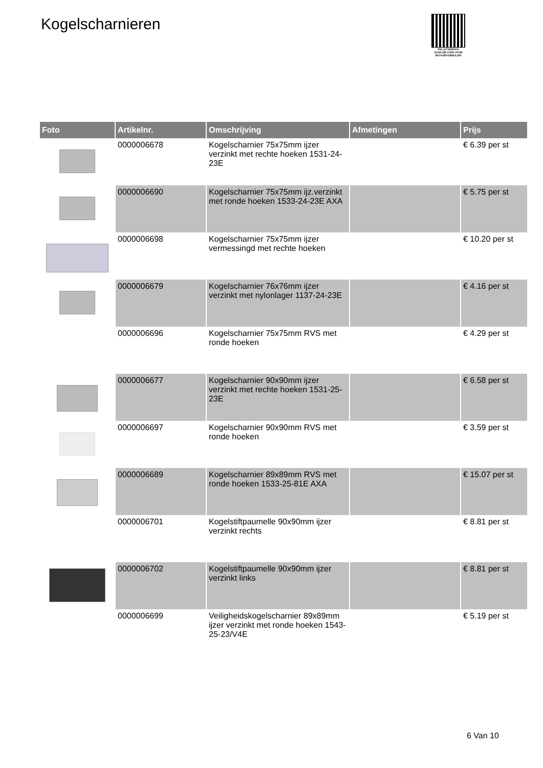Kogelscharnieren
PALLETSERVICE
SCAN QR-CODE VOOR
RETOURFORMULIER
| Foto | Artikelnr. | Omschrijving | Afmetingen | Prijs |
| --- | --- | --- | --- | --- |
| | 0000006678 | Kogelscharnier 75x75mm ijzer verzinkt met rechte hoeken 1531-24-23E | | € 6.39 per st |
| | 0000006690 | Kogelscharnier 75x75mm ijz.verzinkt met ronde hoeken 1533-24-23E AXA | | € 5.75 per st |
| | 0000006698 | Kogelscharnier 75x75mm ijzer vermessingd met rechte hoeken | | € 10.20 per st |
| | 0000006679 | Kogelscharnier 76x76mm ijzer verzinkt met nylonlager 1137-24-23E | | € 4.16 per st |
| | 0000006696 | Kogelscharnier 75x75mm RVS met ronde hoeken | | € 4.29 per st |
| | 0000006677 | Kogelscharnier 90x90mm ijzer verzinkt met rechte hoeken 1531-25-23E | | € 6.58 per st |
| | 0000006697 | Kogelscharnier 90x90mm RVS met ronde hoeken | | € 3.59 per st |
| | 0000006689 | Kogelscharnier 89x89mm RVS met ronde hoeken 1533-25-81E AXA | | € 15.07 per st |
| | 0000006701 | Kogelstiftpaumelle 90x90mm ijzer verzinkt rechts | | € 8.81 per st |
| | 0000006702 | Kogelstiftpaumelle 90x90mm ijzer verzinkt links | | € 8.81 per st |
| | 0000006699 | Veiligheidskogelscharnier 89x89mm ijzer verzinkt met ronde hoeken 1543-25-23/V4E | | € 5.19 per st |
6 Van 10